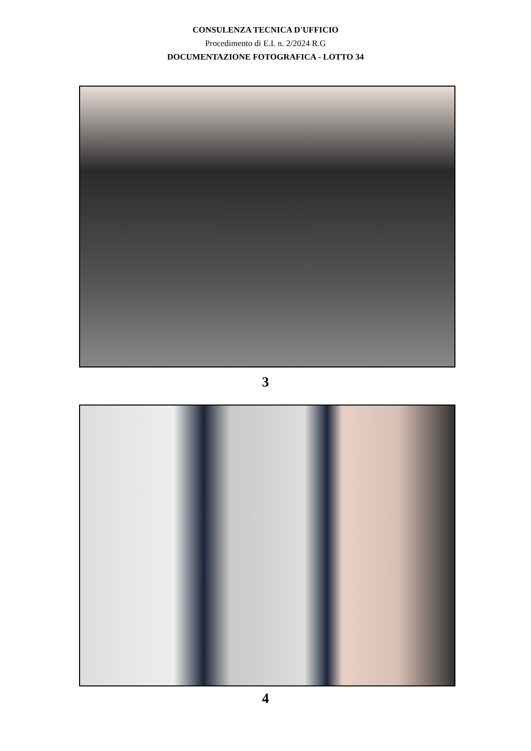CONSULENZA TECNICA D'UFFICIO
Procedimento di E.I. n. 2/2024 R.G
DOCUMENTAZIONE FOTOGRAFICA - LOTTO 34
3
4